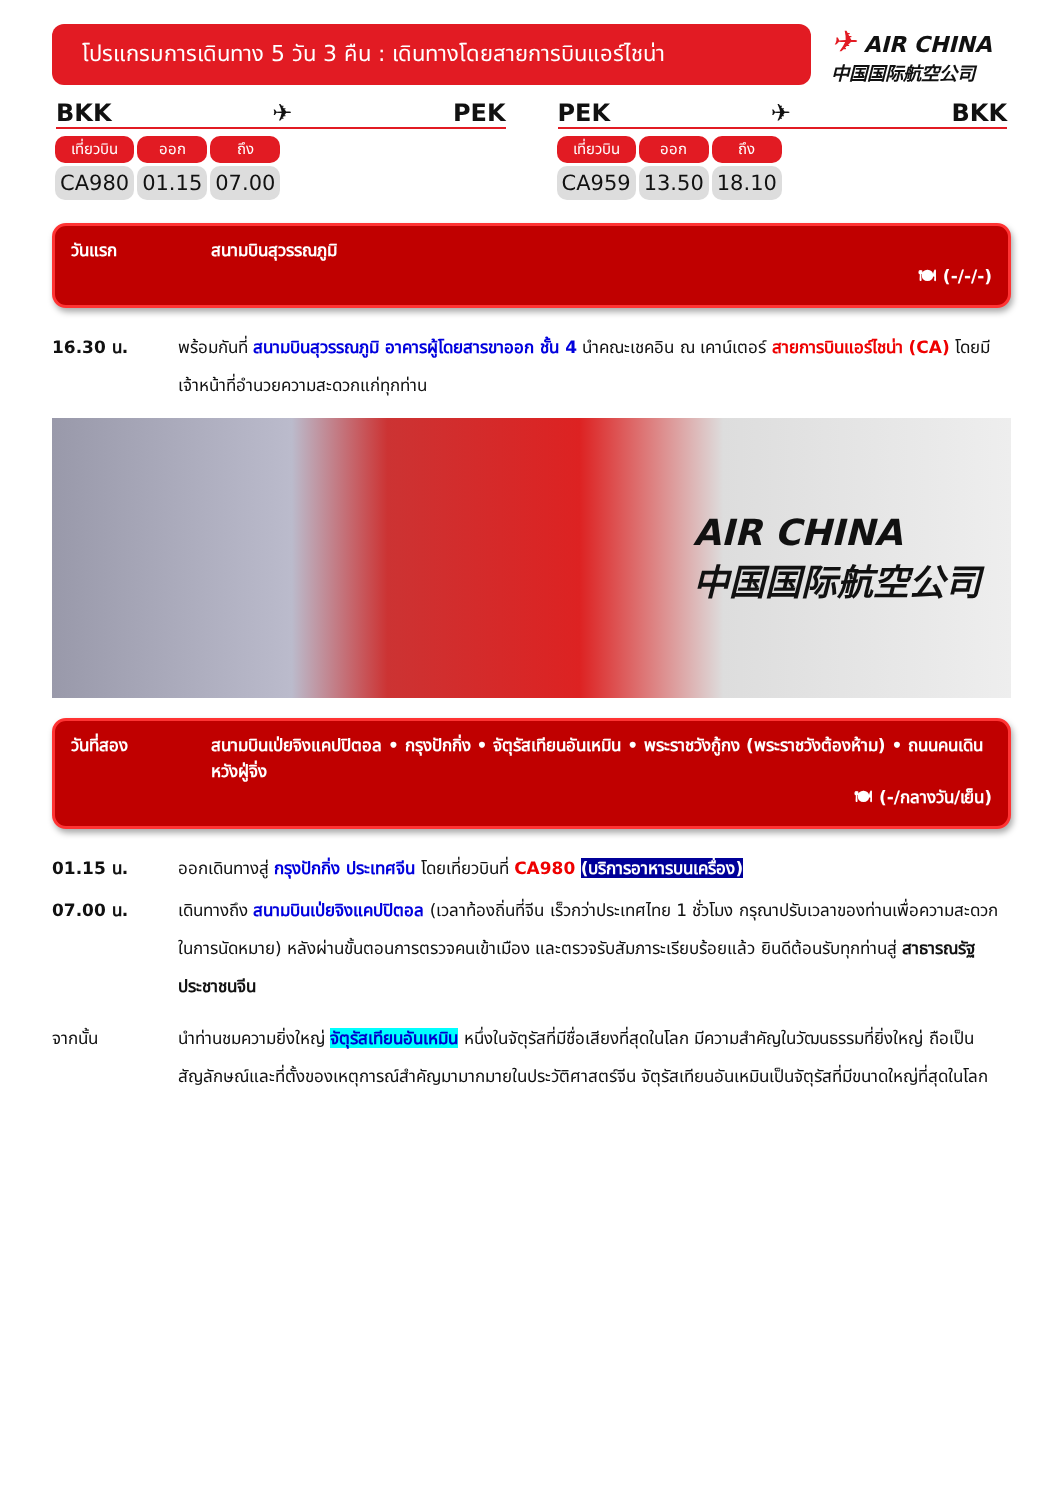โปรแกรมการเดินทาง 5 วัน 3 คืน : เดินทางโดยสายการบินแอร์ไชน่า
✈ AIR CHINA
中国国际航空公司
BKK ✈ PEK
| เที่ยวบิน | ออก | ถึง |
| --- | --- | --- |
| CA980 | 01.15 | 07.00 |
PEK ✈ BKK
| เที่ยวบิน | ออก | ถึง |
| --- | --- | --- |
| CA959 | 13.50 | 18.10 |
วันแรก สนามบินสุวรรณภูมิ
🍽 (-/-/-)
16.30 น. พร้อมกันที่ สนามบินสุวรรณภูมิ อาคารผู้โดยสารขาออก ชั้น 4 นำคณะเชคอิน ณ เคาน์เตอร์ สายการบินแอร์ไชน่า (CA) โดยมีเจ้าหน้าที่อำนวยความสะดวกแก่ทุกท่าน
AIR CHINA
中国国际航空公司
วันที่สอง สนามบินเป่ยจิงแคปปิตอล • กรุงปักกิ่ง • จัตุรัสเทียนอันเหมิน • พระราชวังกู้กง (พระราชวังต้องห้าม) • ถนนคนเดินหวังฝู่จิ่ง
🍽 (-/กลางวัน/เย็น)
01.15 น. ออกเดินทางสู่ กรุงปักกิ่ง ประเทศจีน โดยเที่ยวบินที่ CA980 (บริการอาหารบนเครื่อง)
07.00 น. เดินทางถึง สนามบินเป่ยจิงแคปปิตอล (เวลาท้องถิ่นที่จีน เร็วกว่าประเทศไทย 1 ชั่วโมง กรุณาปรับเวลาของท่านเพื่อความสะดวกในการนัดหมาย) หลังผ่านขั้นตอนการตรวจคนเข้าเมือง และตรวจรับสัมภาระเรียบร้อยแล้ว ยินดีต้อนรับทุกท่านสู่ สาธารณรัฐประชาชนจีน
จากนั้น นำท่านชมความยิ่งใหญ่ จัตุรัสเทียนอันเหมิน หนึ่งในจัตุรัสที่มีชื่อเสียงที่สุดในโลก มีความสำคัญในวัฒนธรรมที่ยิ่งใหญ่ ถือเป็นสัญลักษณ์และที่ตั้งของเหตุการณ์สำคัญมามากมายในประวัติศาสตร์จีน จัตุรัสเทียนอันเหมินเป็นจัตุรัสที่มีขนาดใหญ่ที่สุดในโลก